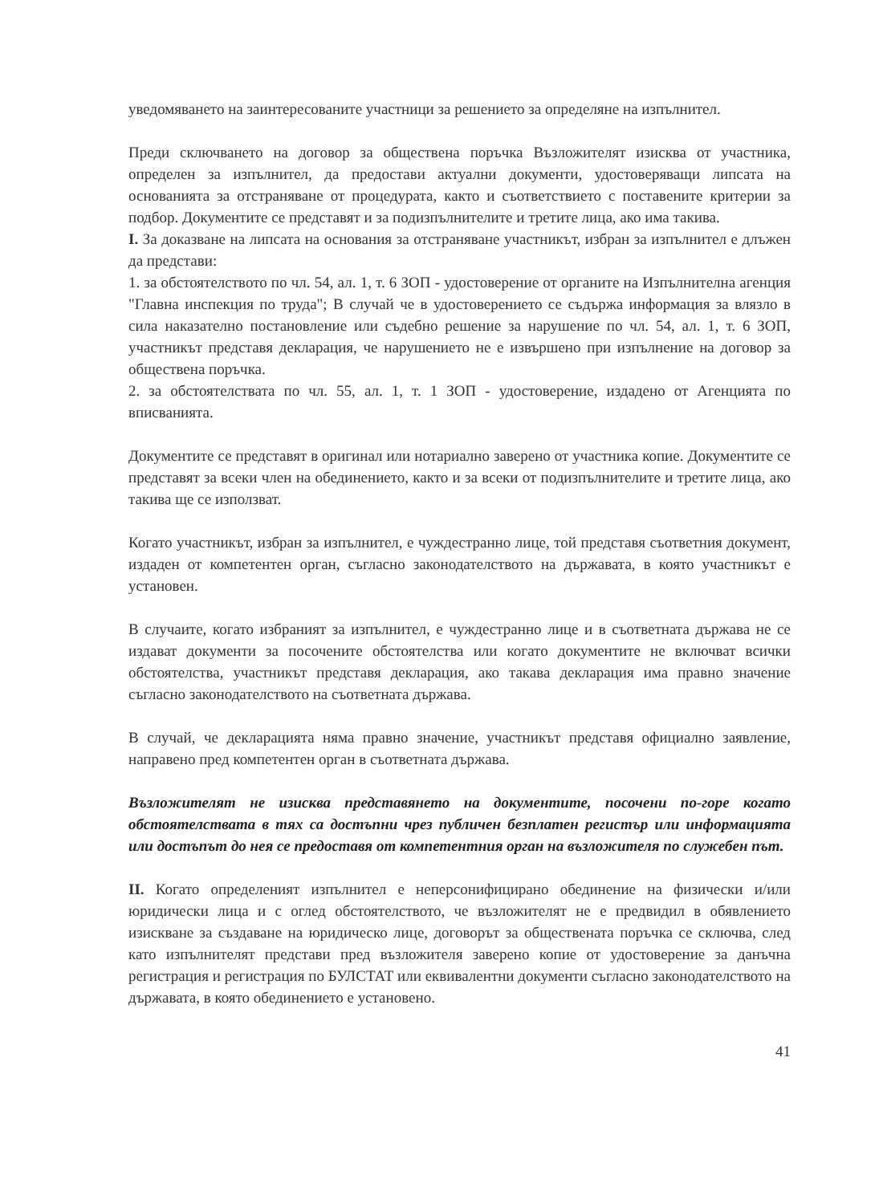уведомяването на заинтересованите участници за решението за определяне на изпълнител.
Преди сключването на договор за обществена поръчка Възложителят изисква от участника, определен за изпълнител, да предостави актуални документи, удостоверяващи липсата на основанията за отстраняване от процедурата, както и съответствието с поставените критерии за подбор. Документите се представят и за подизпълнителите и третите лица, ако има такива.
I. За доказване на липсата на основания за отстраняване участникът, избран за изпълнител е длъжен да представи:
1. за обстоятелството по чл. 54, ал. 1, т. 6 ЗОП - удостоверение от органите на Изпълнителна агенция "Главна инспекция по труда"; В случай че в удостоверението се съдържа информация за влязло в сила наказателно постановление или съдебно решение за нарушение по чл. 54, ал. 1, т. 6 ЗОП, участникът представя декларация, че нарушението не е извършено при изпълнение на договор за обществена поръчка.
2. за обстоятелствата по чл. 55, ал. 1, т. 1 ЗОП - удостоверение, издадено от Агенцията по вписванията.
Документите се представят в оригинал или нотариално заверено от участника копие. Документите се представят за всеки член на обединението, както и за всеки от подизпълнителите и третите лица, ако такива ще се използват.
Когато участникът, избран за изпълнител, е чуждестранно лице, той представя съответния документ, издаден от компетентен орган, съгласно законодателството на държавата, в която участникът е установен.
В случаите, когато избраният за изпълнител, е чуждестранно лице и в съответната държава не се издават документи за посочените обстоятелства или когато документите не включват всички обстоятелства, участникът представя декларация, ако такава декларация има правно значение съгласно законодателството на съответната държава.
В случай, че декларацията няма правно значение, участникът представя официално заявление, направено пред компетентен орган в съответната държава.
Възложителят не изисква представянето на документите, посочени по-горе когато обстоятелствата в тях са достъпни чрез публичен безплатен регистър или информацията или достъпът до нея се предоставя от компетентния орган на възложителя по служебен път.
II. Когато определеният изпълнител е неперсонифицирано обединение на физически и/или юридически лица и с оглед обстоятелството, че възложителят не е предвидил в обявлението изискване за създаване на юридическо лице, договорът за обществената поръчка се сключва, след като изпълнителят представи пред възложителя заверено копие от удостоверение за данъчна регистрация и регистрация по БУЛСТАТ или еквивалентни документи съгласно законодателството на държавата, в която обединението е установено.
41